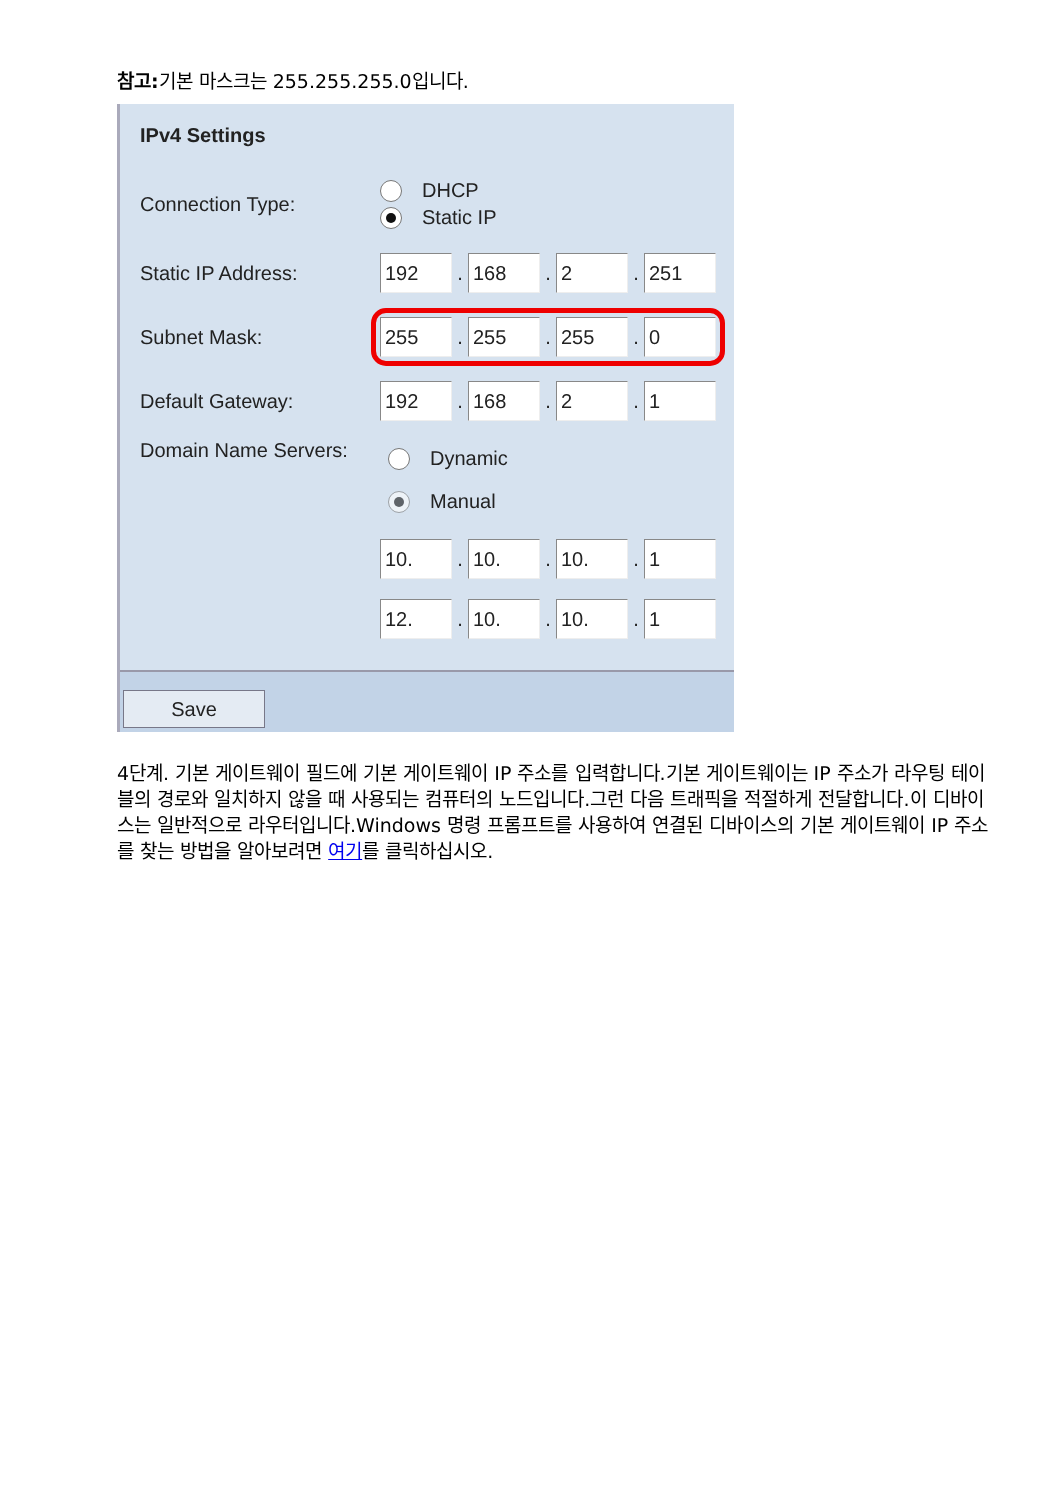참고: 기본 마스크는 255.255.255.0입니다.
IPv4 Settings
Connection Type:
DHCP
Static IP
Static IP Address:
192
.
168
.
2
.
251
Subnet Mask:
255
.
255
.
255
.
0
Default Gateway:
192
.
168
.
2
.
1
Domain Name Servers:
Dynamic
Manual
10.
.
10.
.
10.
.
1
12.
.
10.
.
10.
.
1
Save
4단계. 기본 게이트웨이 필드에 기본 게이트웨이 IP 주소를 입력합니다.기본 게이트웨이는 IP 주소가 라우팅 테이블의 경로와 일치하지 않을 때 사용되는 컴퓨터의 노드입니다.그런 다음 트래픽을 적절하게 전달합니다.이 디바이스는 일반적으로 라우터입니다.Windows 명령 프롬프트를 사용하여 연결된 디바이스의 기본 게이트웨이 IP 주소를 찾는 방법을 알아보려면 여기를 클릭하십시오.